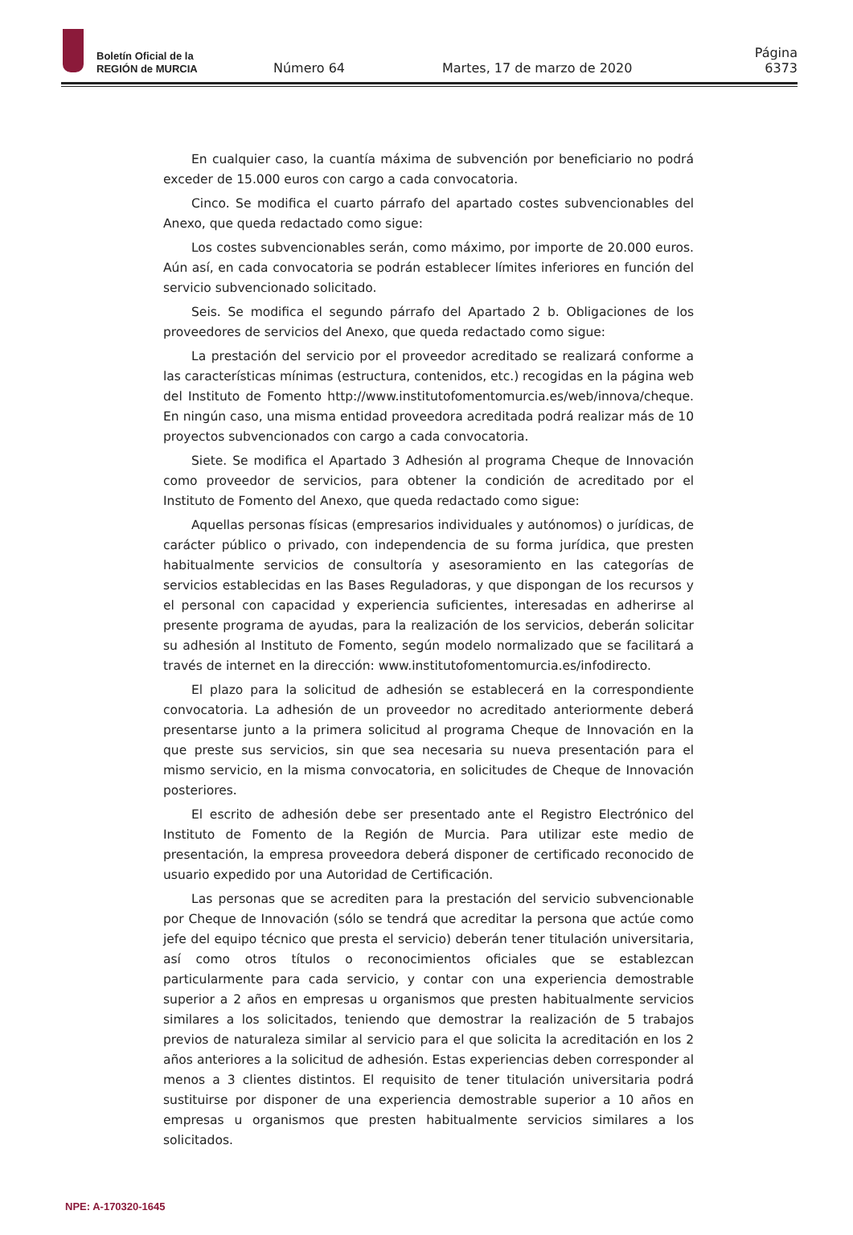Boletín Oficial de la
REGIÓN de MURCIA
Número 64
Martes, 17 de marzo de 2020
Página 6373
En cualquier caso, la cuantía máxima de subvención por beneficiario no podrá exceder de 15.000 euros con cargo a cada convocatoria.
Cinco. Se modifica el cuarto párrafo del apartado costes subvencionables del Anexo, que queda redactado como sigue:
Los costes subvencionables serán, como máximo, por importe de 20.000 euros. Aún así, en cada convocatoria se podrán establecer límites inferiores en función del servicio subvencionado solicitado.
Seis. Se modifica el segundo párrafo del Apartado 2 b. Obligaciones de los proveedores de servicios del Anexo, que queda redactado como sigue:
La prestación del servicio por el proveedor acreditado se realizará conforme a las características mínimas (estructura, contenidos, etc.) recogidas en la página web del Instituto de Fomento http://www.institutofomentomurcia.es/web/innova/cheque. En ningún caso, una misma entidad proveedora acreditada podrá realizar más de 10 proyectos subvencionados con cargo a cada convocatoria.
Siete. Se modifica el Apartado 3 Adhesión al programa Cheque de Innovación como proveedor de servicios, para obtener la condición de acreditado por el Instituto de Fomento del Anexo, que queda redactado como sigue:
Aquellas personas físicas (empresarios individuales y autónomos) o jurídicas, de carácter público o privado, con independencia de su forma jurídica, que presten habitualmente servicios de consultoría y asesoramiento en las categorías de servicios establecidas en las Bases Reguladoras, y que dispongan de los recursos y el personal con capacidad y experiencia suficientes, interesadas en adherirse al presente programa de ayudas, para la realización de los servicios, deberán solicitar su adhesión al Instituto de Fomento, según modelo normalizado que se facilitará a través de internet en la dirección: www.institutofomentomurcia.es/infodirecto.
El plazo para la solicitud de adhesión se establecerá en la correspondiente convocatoria. La adhesión de un proveedor no acreditado anteriormente deberá presentarse junto a la primera solicitud al programa Cheque de Innovación en la que preste sus servicios, sin que sea necesaria su nueva presentación para el mismo servicio, en la misma convocatoria, en solicitudes de Cheque de Innovación posteriores.
El escrito de adhesión debe ser presentado ante el Registro Electrónico del Instituto de Fomento de la Región de Murcia. Para utilizar este medio de presentación, la empresa proveedora deberá disponer de certificado reconocido de usuario expedido por una Autoridad de Certificación.
Las personas que se acrediten para la prestación del servicio subvencionable por Cheque de Innovación (sólo se tendrá que acreditar la persona que actúe como jefe del equipo técnico que presta el servicio) deberán tener titulación universitaria, así como otros títulos o reconocimientos oficiales que se establezcan particularmente para cada servicio, y contar con una experiencia demostrable superior a 2 años en empresas u organismos que presten habitualmente servicios similares a los solicitados, teniendo que demostrar la realización de 5 trabajos previos de naturaleza similar al servicio para el que solicita la acreditación en los 2 años anteriores a la solicitud de adhesión. Estas experiencias deben corresponder al menos a 3 clientes distintos. El requisito de tener titulación universitaria podrá sustituirse por disponer de una experiencia demostrable superior a 10 años en empresas u organismos que presten habitualmente servicios similares a los solicitados.
NPE: A-170320-1645